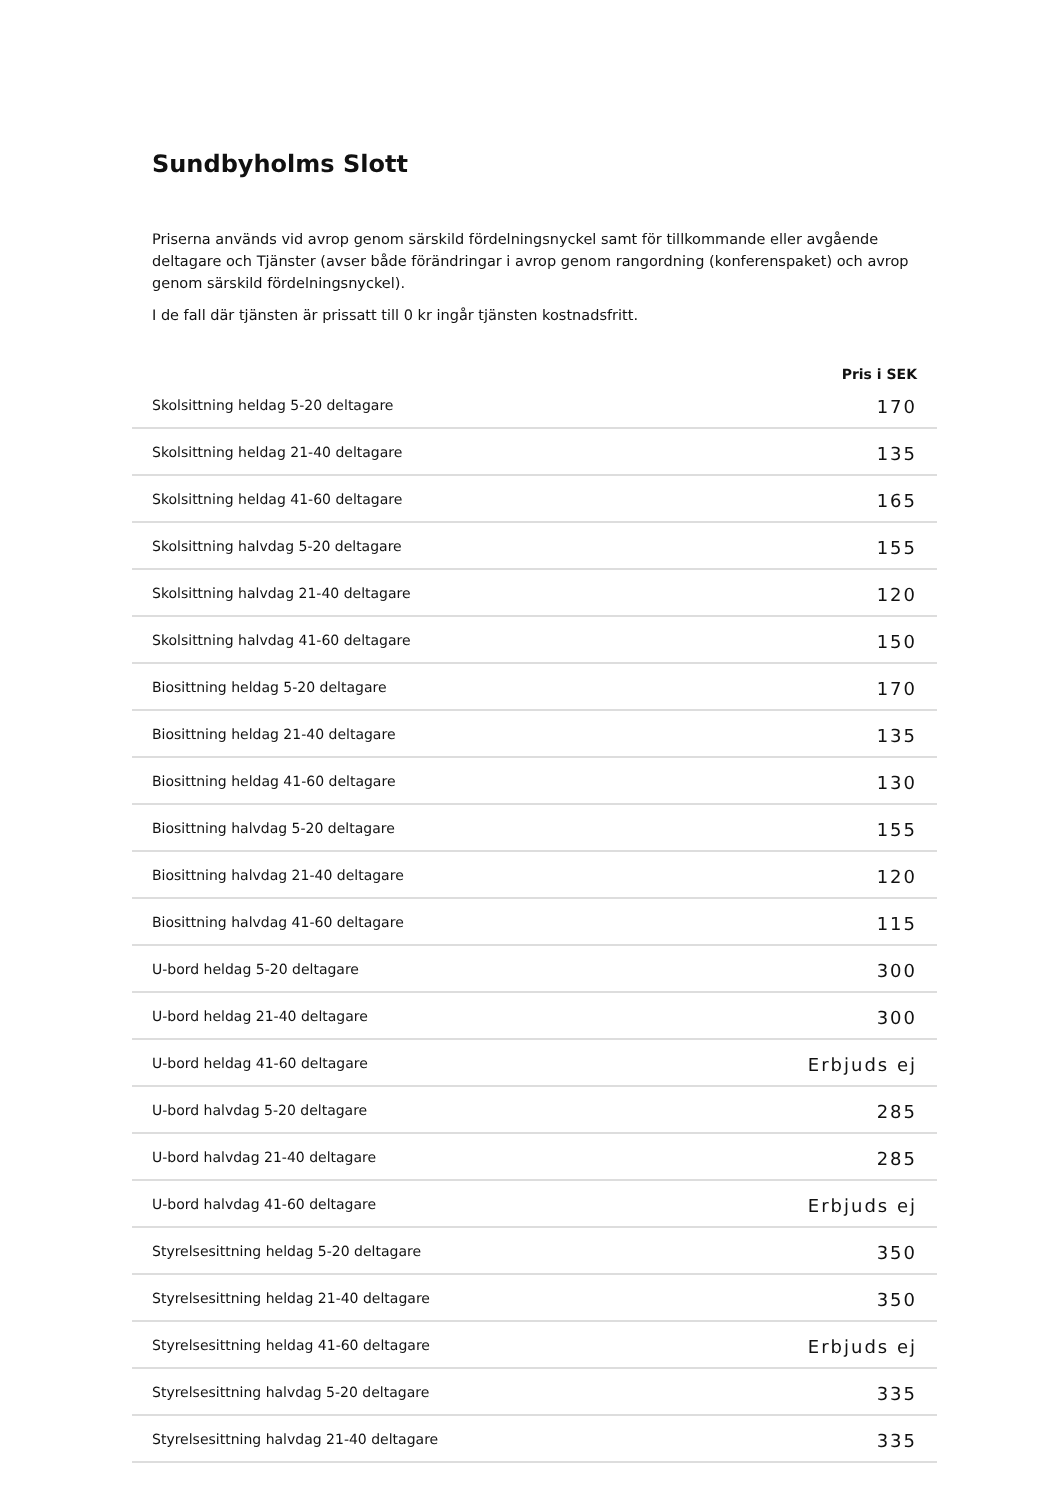Sundbyholms Slott
Priserna används vid avrop genom särskild fördelningsnyckel samt för tillkommande eller avgående deltagare och Tjänster (avser både förändringar i avrop genom rangordning (konferenspaket) och avrop genom särskild fördelningsnyckel).
I de fall där tjänsten är prissatt till 0 kr ingår tjänsten kostnadsfritt.
| | Pris i SEK |
| --- | --- |
| Skolsittning heldag 5-20 deltagare | 170 |
| Skolsittning heldag 21-40 deltagare | 135 |
| Skolsittning heldag 41-60 deltagare | 165 |
| Skolsittning halvdag 5-20 deltagare | 155 |
| Skolsittning halvdag 21-40 deltagare | 120 |
| Skolsittning halvdag 41-60 deltagare | 150 |
| Biosittning heldag 5-20 deltagare | 170 |
| Biosittning heldag 21-40 deltagare | 135 |
| Biosittning heldag 41-60 deltagare | 130 |
| Biosittning halvdag 5-20 deltagare | 155 |
| Biosittning halvdag 21-40 deltagare | 120 |
| Biosittning halvdag 41-60 deltagare | 115 |
| U-bord heldag 5-20 deltagare | 300 |
| U-bord heldag 21-40 deltagare | 300 |
| U-bord heldag 41-60 deltagare | Erbjuds ej |
| U-bord halvdag 5-20 deltagare | 285 |
| U-bord halvdag 21-40 deltagare | 285 |
| U-bord halvdag 41-60 deltagare | Erbjuds ej |
| Styrelsesittning heldag 5-20 deltagare | 350 |
| Styrelsesittning heldag 21-40 deltagare | 350 |
| Styrelsesittning heldag 41-60 deltagare | Erbjuds ej |
| Styrelsesittning halvdag 5-20 deltagare | 335 |
| Styrelsesittning halvdag 21-40 deltagare | 335 |